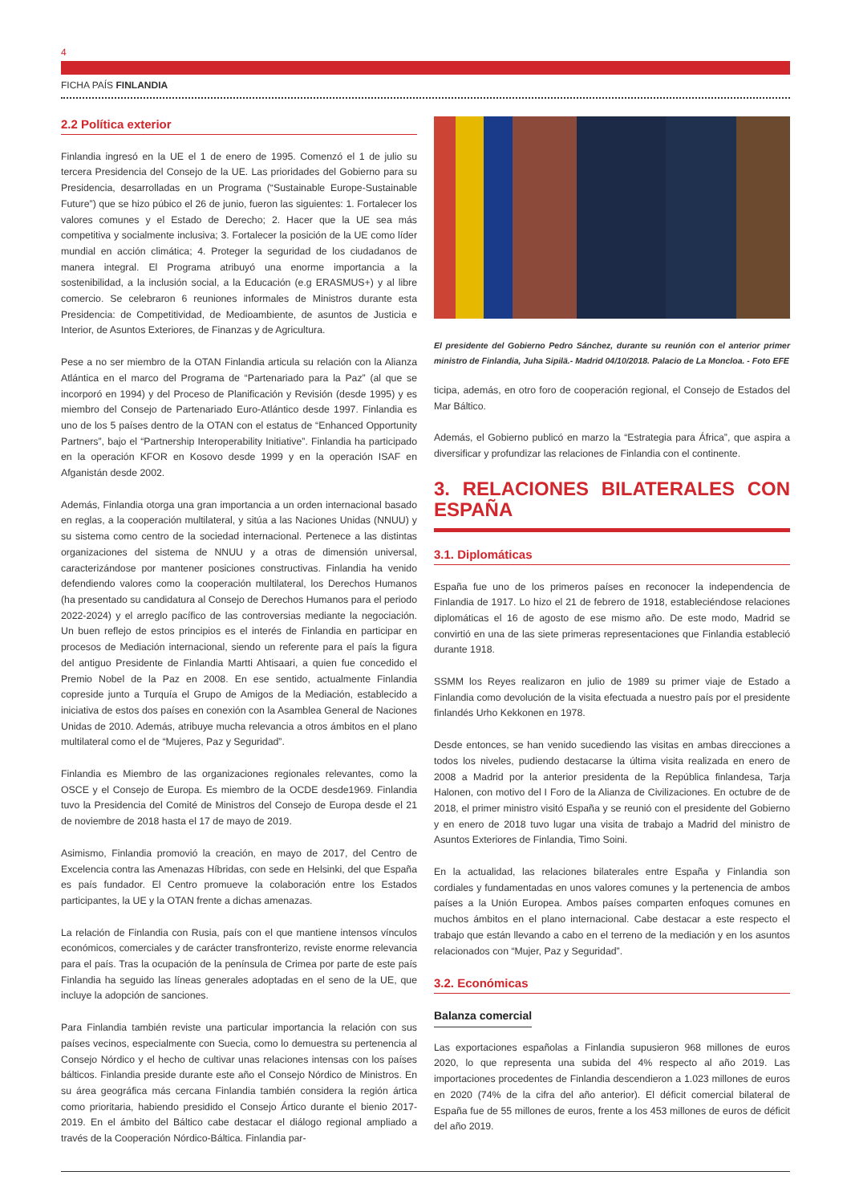4
FICHA PAÍS FINLANDIA
2.2 Política exterior
Finlandia ingresó en la UE el 1 de enero de 1995. Comenzó el 1 de julio su tercera Presidencia del Consejo de la UE. Las prioridades del Gobierno para su Presidencia, desarrolladas en un Programa (“Sustainable Europe-Sustainable Future”) que se hizo púbico el 26 de junio, fueron las siguientes: 1. Fortalecer los valores comunes y el Estado de Derecho; 2. Hacer que la UE sea más competitiva y socialmente inclusiva; 3. Fortalecer la posición de la UE como líder mundial en acción climática; 4. Proteger la seguridad de los ciudadanos de manera integral. El Programa atribuyó una enorme importancia a la sostenibilidad, a la inclusión social, a la Educación (e.g ERASMUS+) y al libre comercio. Se celebraron 6 reuniones informales de Ministros durante esta Presidencia: de Competitividad, de Medioambiente, de asuntos de Justicia e Interior, de Asuntos Exteriores, de Finanzas y de Agricultura.
Pese a no ser miembro de la OTAN Finlandia articula su relación con la Alianza Atlántica en el marco del Programa de “Partenariado para la Paz” (al que se incorporó en 1994) y del Proceso de Planificación y Revisión (desde 1995) y es miembro del Consejo de Partenariado Euro-Atlántico desde 1997. Finlandia es uno de los 5 países dentro de la OTAN con el estatus de “Enhanced Opportunity Partners”, bajo el “Partnership Interoperability Initiative”. Finlandia ha participado en la operación KFOR en Kosovo desde 1999 y en la operación ISAF en Afganistán desde 2002.
Además, Finlandia otorga una gran importancia a un orden internacional basado en reglas, a la cooperación multilateral, y sitúa a las Naciones Unidas (NNUU) y su sistema como centro de la sociedad internacional. Pertenece a las distintas organizaciones del sistema de NNUU y a otras de dimensión universal, caracterizándose por mantener posiciones constructivas. Finlandia ha venido defendiendo valores como la cooperación multilateral, los Derechos Humanos (ha presentado su candidatura al Consejo de Derechos Humanos para el periodo 2022-2024) y el arreglo pacífico de las controversias mediante la negociación. Un buen reflejo de estos principios es el interés de Finlandia en participar en procesos de Mediación internacional, siendo un referente para el país la figura del antiguo Presidente de Finlandia Martti Ahtisaari, a quien fue concedido el Premio Nobel de la Paz en 2008. En ese sentido, actualmente Finlandia copreside junto a Turquía el Grupo de Amigos de la Mediación, establecido a iniciativa de estos dos países en conexión con la Asamblea General de Naciones Unidas de 2010. Además, atribuye mucha relevancia a otros ámbitos en el plano multilateral como el de “Mujeres, Paz y Seguridad”.
Finlandia es Miembro de las organizaciones regionales relevantes, como la OSCE y el Consejo de Europa. Es miembro de la OCDE desde1969. Finlandia tuvo la Presidencia del Comité de Ministros del Consejo de Europa desde el 21 de noviembre de 2018 hasta el 17 de mayo de 2019.
Asimismo, Finlandia promovió la creación, en mayo de 2017, del Centro de Excelencia contra las Amenazas Híbridas, con sede en Helsinki, del que España es país fundador. El Centro promueve la colaboración entre los Estados participantes, la UE y la OTAN frente a dichas amenazas.
La relación de Finlandia con Rusia, país con el que mantiene intensos vínculos económicos, comerciales y de carácter transfronterizo, reviste enorme relevancia para el país. Tras la ocupación de la península de Crimea por parte de este país Finlandia ha seguido las líneas generales adoptadas en el seno de la UE, que incluye la adopción de sanciones.
Para Finlandia también reviste una particular importancia la relación con sus países vecinos, especialmente con Suecia, como lo demuestra su pertenencia al Consejo Nórdico y el hecho de cultivar unas relaciones intensas con los países bálticos. Finlandia preside durante este año el Consejo Nórdico de Ministros. En su área geográfica más cercana Finlandia también considera la región ártica como prioritaria, habiendo presidido el Consejo Ártico durante el bienio 2017-2019. En el ámbito del Báltico cabe destacar el diálogo regional ampliado a través de la Cooperación Nórdico-Báltica. Finlandia par-
El presidente del Gobierno Pedro Sánchez, durante su reunión con el anterior primer ministro de Finlandia, Juha Sipilä.- Madrid 04/10/2018. Palacio de La Moncloa. - Foto EFE
ticipa, además, en otro foro de cooperación regional, el Consejo de Estados del Mar Báltico.
Además, el Gobierno publicó en marzo la “Estrategia para África”, que aspira a diversificar y profundizar las relaciones de Finlandia con el continente.
3. RELACIONES BILATERALES CON ESPAÑA
3.1. Diplomáticas
España fue uno de los primeros países en reconocer la independencia de Finlandia de 1917. Lo hizo el 21 de febrero de 1918, estableciéndose relaciones diplomáticas el 16 de agosto de ese mismo año. De este modo, Madrid se convirtió en una de las siete primeras representaciones que Finlandia estableció durante 1918.
SSMM los Reyes realizaron en julio de 1989 su primer viaje de Estado a Finlandia como devolución de la visita efectuada a nuestro país por el presidente finlandés Urho Kekkonen en 1978.
Desde entonces, se han venido sucediendo las visitas en ambas direcciones a todos los niveles, pudiendo destacarse la última visita realizada en enero de 2008 a Madrid por la anterior presidenta de la República finlandesa, Tarja Halonen, con motivo del I Foro de la Alianza de Civilizaciones. En octubre de de 2018, el primer ministro visitó España y se reunió con el presidente del Gobierno y en enero de 2018 tuvo lugar una visita de trabajo a Madrid del ministro de Asuntos Exteriores de Finlandia, Timo Soini.
En la actualidad, las relaciones bilaterales entre España y Finlandia son cordiales y fundamentadas en unos valores comunes y la pertenencia de ambos países a la Unión Europea. Ambos países comparten enfoques comunes en muchos ámbitos en el plano internacional. Cabe destacar a este respecto el trabajo que están llevando a cabo en el terreno de la mediación y en los asuntos relacionados con “Mujer, Paz y Seguridad”.
3.2. Económicas
Balanza comercial
Las exportaciones españolas a Finlandia supusieron 968 millones de euros 2020, lo que representa una subida del 4% respecto al año 2019. Las importaciones procedentes de Finlandia descendieron a 1.023 millones de euros en 2020 (74% de la cifra del año anterior). El déficit comercial bilateral de España fue de 55 millones de euros, frente a los 453 millones de euros de déficit del año 2019.